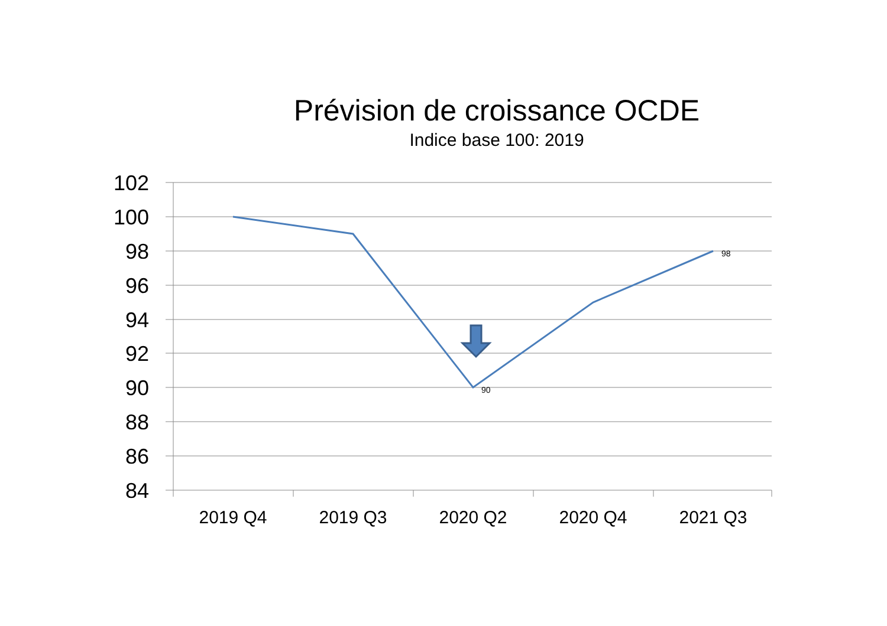Prévision de croissance OCDE
Indice base 100: 2019
102
100
98
96
94
92
90
88
86
84
2019 Q4
2019 Q3
2020 Q2
2020 Q4
2021 Q3
90
98